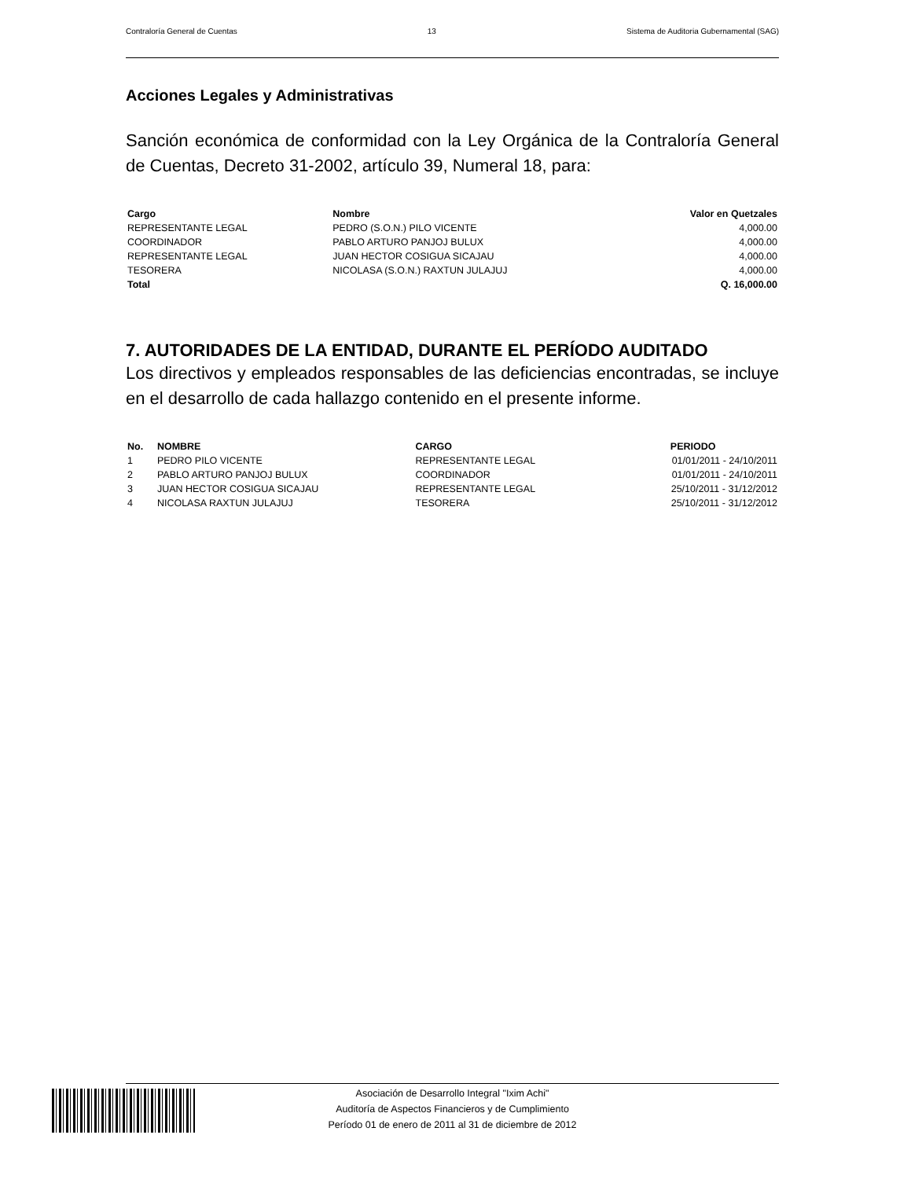Contraloría General de Cuentas 13 Sistema de Auditoria Gubernamental (SAG)
Acciones Legales y Administrativas
Sanción económica de conformidad con la Ley Orgánica de la Contraloría General de Cuentas, Decreto 31-2002, artículo 39, Numeral 18, para:
| Cargo | Nombre | Valor en Quetzales |
| --- | --- | --- |
| REPRESENTANTE LEGAL | PEDRO (S.O.N.) PILO VICENTE | 4,000.00 |
| COORDINADOR | PABLO ARTURO PANJOJ BULUX | 4,000.00 |
| REPRESENTANTE LEGAL | JUAN HECTOR COSIGUA SICAJAU | 4,000.00 |
| TESORERA | NICOLASA (S.O.N.) RAXTUN JULAJUJ | 4,000.00 |
| Total | | Q. 16,000.00 |
7. AUTORIDADES DE LA ENTIDAD, DURANTE EL PERÍODO AUDITADO
Los directivos y empleados responsables de las deficiencias encontradas, se incluye en el desarrollo de cada hallazgo contenido en el presente informe.
| No. | NOMBRE | CARGO | PERIODO |
| --- | --- | --- | --- |
| 1 | PEDRO PILO VICENTE | REPRESENTANTE LEGAL | 01/01/2011 - 24/10/2011 |
| 2 | PABLO ARTURO PANJOJ BULUX | COORDINADOR | 01/01/2011 - 24/10/2011 |
| 3 | JUAN HECTOR COSIGUA SICAJAU | REPRESENTANTE LEGAL | 25/10/2011 - 31/12/2012 |
| 4 | NICOLASA RAXTUN JULAJUJ | TESORERA | 25/10/2011 - 31/12/2012 |
Asociación de Desarrollo Integral "Ixim Achi"
Auditoría de Aspectos Financieros y de Cumplimiento
Período 01 de enero de 2011 al 31 de diciembre de 2012